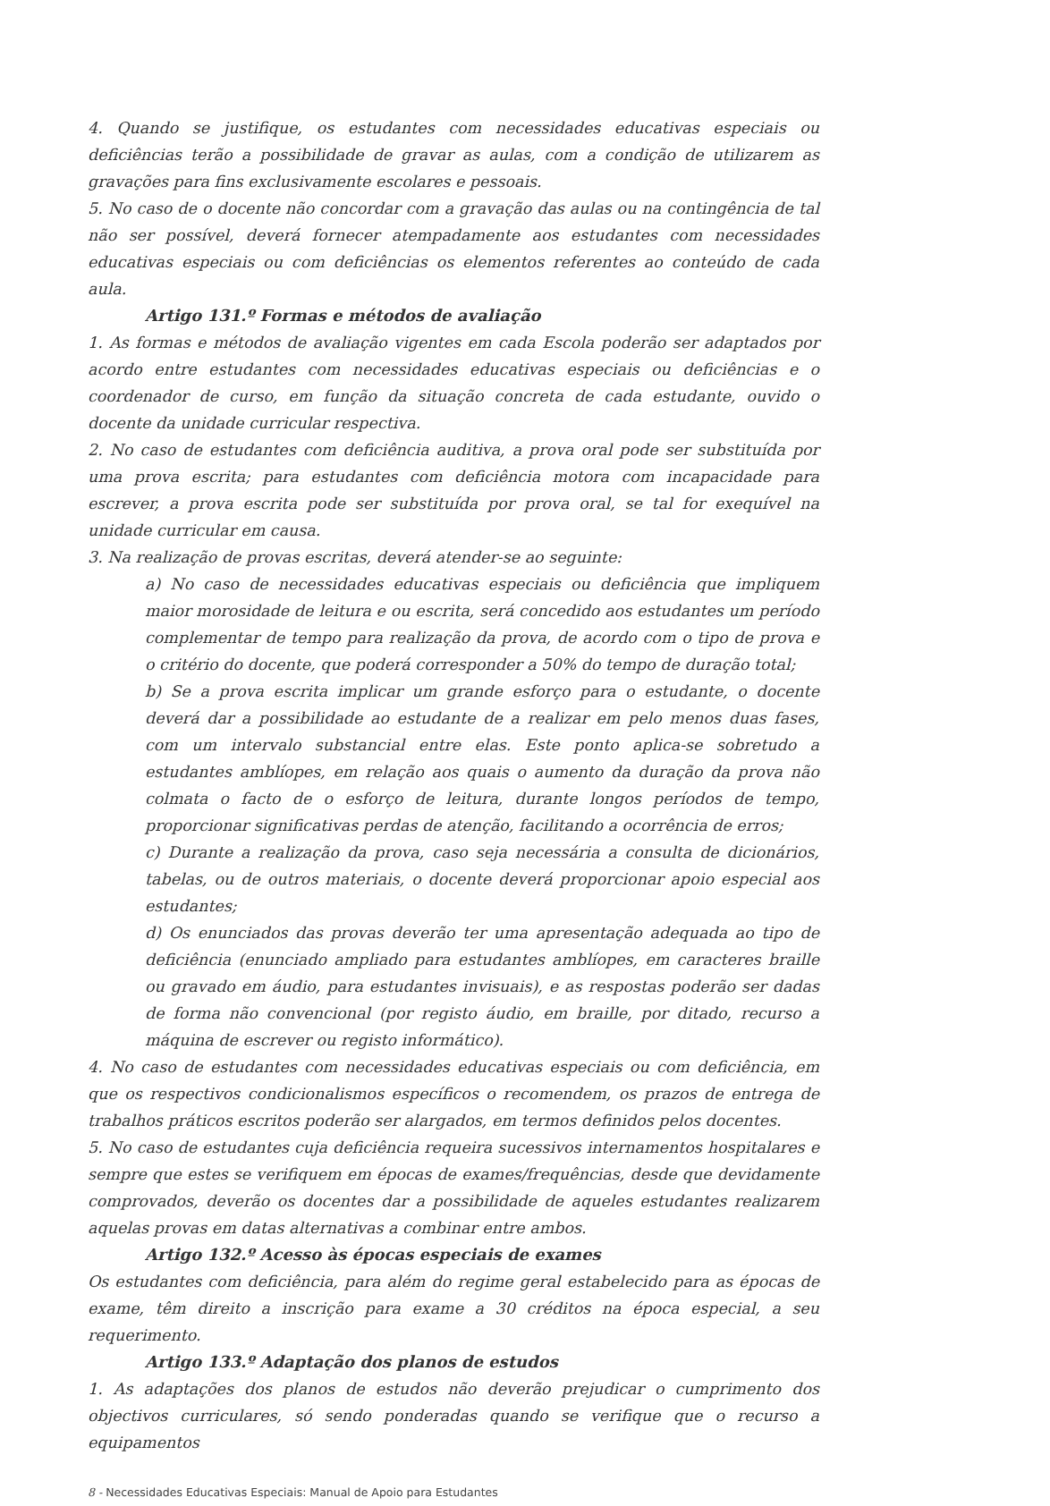4. Quando se justifique, os estudantes com necessidades educativas especiais ou deficiências terão a possibilidade de gravar as aulas, com a condição de utilizarem as gravações para fins exclusivamente escolares e pessoais.
5. No caso de o docente não concordar com a gravação das aulas ou na contingência de tal não ser possível, deverá fornecer atempadamente aos estudantes com necessidades educativas especiais ou com deficiências os elementos referentes ao conteúdo de cada aula.
Artigo 131.º Formas e métodos de avaliação
1. As formas e métodos de avaliação vigentes em cada Escola poderão ser adaptados por acordo entre estudantes com necessidades educativas especiais ou deficiências e o coordenador de curso, em função da situação concreta de cada estudante, ouvido o docente da unidade curricular respectiva.
2. No caso de estudantes com deficiência auditiva, a prova oral pode ser substituída por uma prova escrita; para estudantes com deficiência motora com incapacidade para escrever, a prova escrita pode ser substituída por prova oral, se tal for exequível na unidade curricular em causa.
3. Na realização de provas escritas, deverá atender-se ao seguinte:
a) No caso de necessidades educativas especiais ou deficiência que impliquem maior morosidade de leitura e ou escrita, será concedido aos estudantes um período complementar de tempo para realização da prova, de acordo com o tipo de prova e o critério do docente, que poderá corresponder a 50% do tempo de duração total;
b) Se a prova escrita implicar um grande esforço para o estudante, o docente deverá dar a possibilidade ao estudante de a realizar em pelo menos duas fases, com um intervalo substancial entre elas. Este ponto aplica-se sobretudo a estudantes amblíopes, em relação aos quais o aumento da duração da prova não colmata o facto de o esforço de leitura, durante longos períodos de tempo, proporcionar significativas perdas de atenção, facilitando a ocorrência de erros;
c) Durante a realização da prova, caso seja necessária a consulta de dicionários, tabelas, ou de outros materiais, o docente deverá proporcionar apoio especial aos estudantes;
d) Os enunciados das provas deverão ter uma apresentação adequada ao tipo de deficiência (enunciado ampliado para estudantes amblíopes, em caracteres braille ou gravado em áudio, para estudantes invisuais), e as respostas poderão ser dadas de forma não convencional (por registo áudio, em braille, por ditado, recurso a máquina de escrever ou registo informático).
4. No caso de estudantes com necessidades educativas especiais ou com deficiência, em que os respectivos condicionalismos específicos o recomendem, os prazos de entrega de trabalhos práticos escritos poderão ser alargados, em termos definidos pelos docentes.
5. No caso de estudantes cuja deficiência requeira sucessivos internamentos hospitalares e sempre que estes se verifiquem em épocas de exames/frequências, desde que devidamente comprovados, deverão os docentes dar a possibilidade de aqueles estudantes realizarem aquelas provas em datas alternativas a combinar entre ambos.
Artigo 132.º Acesso às épocas especiais de exames
Os estudantes com deficiência, para além do regime geral estabelecido para as épocas de exame, têm direito a inscrição para exame a 30 créditos na época especial, a seu requerimento.
Artigo 133.º Adaptação dos planos de estudos
1. As adaptações dos planos de estudos não deverão prejudicar o cumprimento dos objectivos curriculares, só sendo ponderadas quando se verifique que o recurso a equipamentos
8 - Necessidades Educativas Especiais: Manual de Apoio para Estudantes